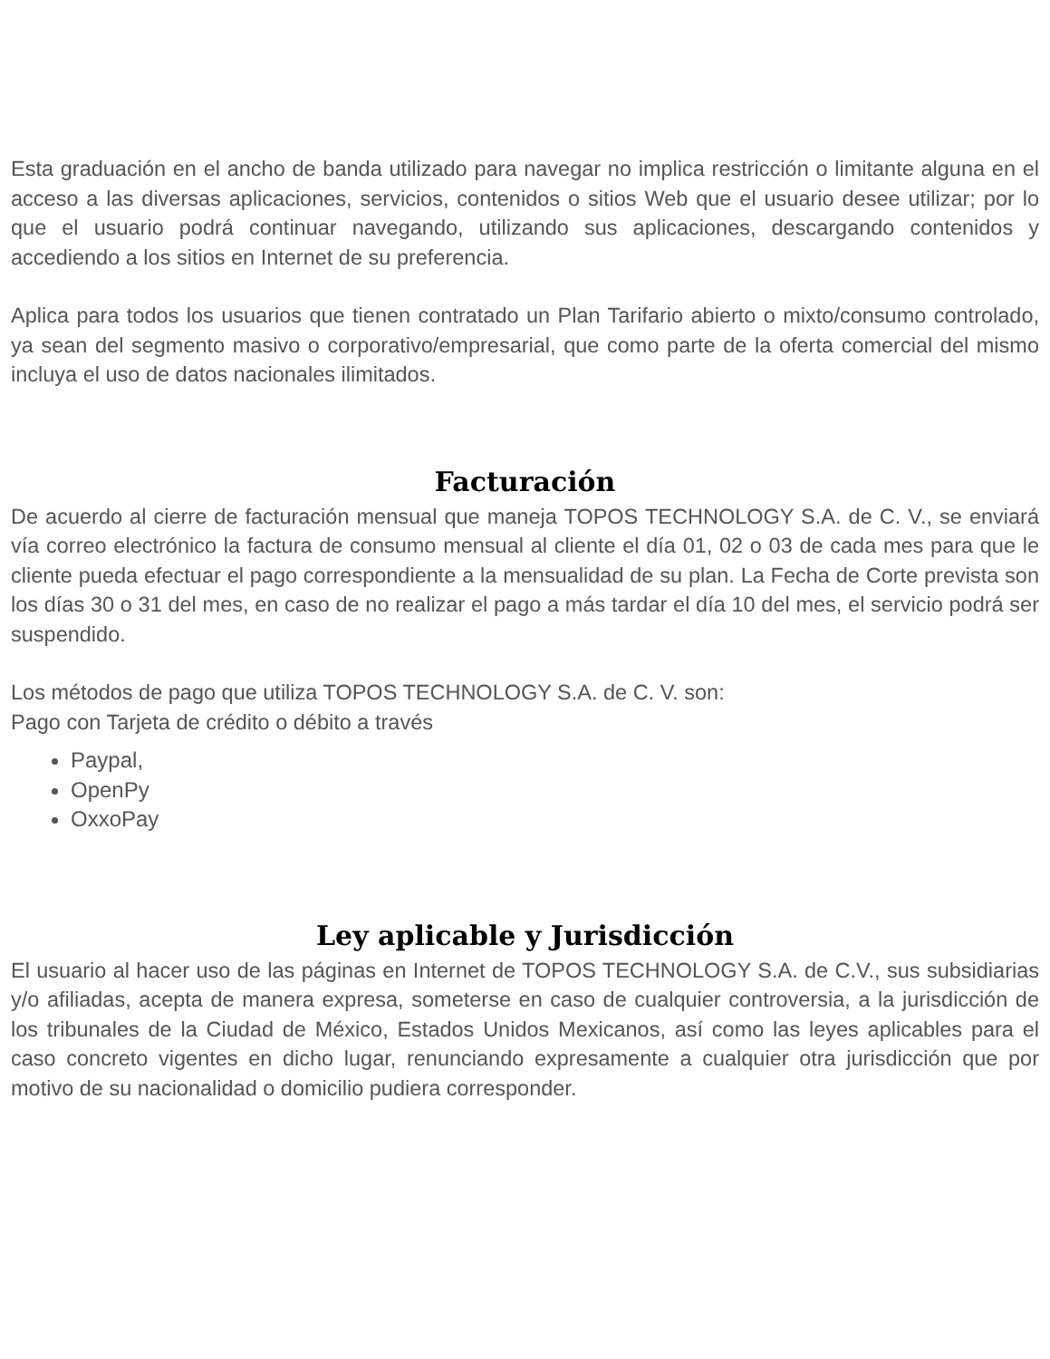Esta graduación en el ancho de banda utilizado para navegar no implica restricción o limitante alguna en el acceso a las diversas aplicaciones, servicios, contenidos o sitios Web que el usuario desee utilizar; por lo que el usuario podrá continuar navegando, utilizando sus aplicaciones, descargando contenidos y accediendo a los sitios en Internet de su preferencia.
Aplica para todos los usuarios que tienen contratado un Plan Tarifario abierto o mixto/consumo controlado, ya sean del segmento masivo o corporativo/empresarial, que como parte de la oferta comercial del mismo incluya el uso de datos nacionales ilimitados.
Facturación
De acuerdo al cierre de facturación mensual que maneja TOPOS TECHNOLOGY S.A. de C. V., se enviará vía correo electrónico la factura de consumo mensual al cliente el día 01, 02 o 03 de cada mes para que le cliente pueda efectuar el pago correspondiente a la mensualidad de su plan. La Fecha de Corte prevista son los días 30 o 31 del mes, en caso de no realizar el pago a más tardar el día 10 del mes, el servicio podrá ser suspendido.
Los métodos de pago que utiliza TOPOS TECHNOLOGY S.A. de C. V. son:
Pago con Tarjeta de crédito o débito a través
Paypal,
OpenPy
OxxoPay
Ley aplicable y Jurisdicción
El usuario al hacer uso de las páginas en Internet de TOPOS TECHNOLOGY S.A. de C.V., sus subsidiarias y/o afiliadas, acepta de manera expresa, someterse en caso de cualquier controversia, a la jurisdicción de los tribunales de la Ciudad de México, Estados Unidos Mexicanos, así como las leyes aplicables para el caso concreto vigentes en dicho lugar, renunciando expresamente a cualquier otra jurisdicción que por motivo de su nacionalidad o domicilio pudiera corresponder.